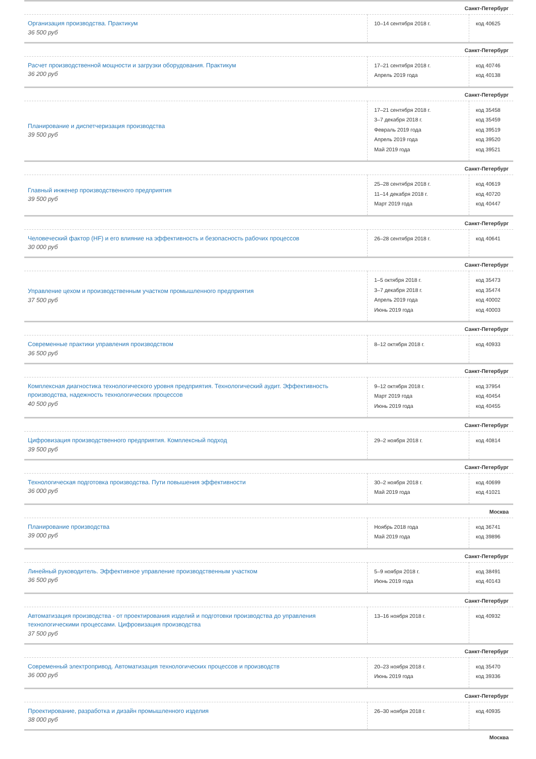| Санкт-Петербург | | |
| Организация производства. Практикум 36 500 руб | 10–14 сентября 2018 г. | код 40625 |
| Санкт-Петербург | | |
| Расчет производственной мощности и загрузки оборудования. Практикум 36 200 руб | 17–21 сентября 2018 г. Апрель 2019 года | код 40746 код 40138 |
| Санкт-Петербург | | |
| Планирование и диспетчеризация производства 39 500 руб | 17–21 сентября 2018 г. 3–7 декабря 2018 г. Февраль 2019 года Апрель 2019 года Май 2019 года | код 35458 код 35459 код 39519 код 39520 код 39521 |
| Санкт-Петербург | | |
| Главный инженер производственного предприятия 39 500 руб | 25–28 сентября 2018 г. 11–14 декабря 2018 г. Март 2019 года | код 40619 код 40720 код 40447 |
| Санкт-Петербург | | |
| Человеческий фактор (HF) и его влияние на эффективность и безопасность рабочих процессов 30 000 руб | 26–28 сентября 2018 г. | код 40641 |
| Санкт-Петербург | | |
| Управление цехом и производственным участком промышленного предприятия 37 500 руб | 1–5 октября 2018 г. 3–7 декабря 2018 г. Апрель 2019 года Июнь 2019 года | код 35473 код 35474 код 40002 код 40003 |
| Санкт-Петербург | | |
| Современные практики управления производством 36 500 руб | 8–12 октября 2018 г. | код 40933 |
| Санкт-Петербург | | |
| Комплексная диагностика технологического уровня предприятия. Технологический аудит. Эффективность производства, надежность технологических процессов 40 500 руб | 9–12 октября 2018 г. Март 2019 года Июнь 2019 года | код 37954 код 40454 код 40455 |
| Санкт-Петербург | | |
| Цифровизация производственного предприятия. Комплексный подход 39 500 руб | 29–2 ноября 2018 г. | код 40814 |
| Санкт-Петербург | | |
| Технологическая подготовка производства. Пути повышения эффективности 36 000 руб | 30–2 ноября 2018 г. Май 2019 года | код 40699 код 41021 |
| Москва | | |
| Планирование производства 39 000 руб | Ноябрь 2018 года Май 2019 года | код 36741 код 39896 |
| Санкт-Петербург | | |
| Линейный руководитель. Эффективное управление производственным участком 36 500 руб | 5–9 ноября 2018 г. Июнь 2019 года | код 38491 код 40143 |
| Санкт-Петербург | | |
| Автоматизация производства - от проектирования изделий и подготовки производства до управления технологическими процессами. Цифровизация производства 37 500 руб | 13–16 ноября 2018 г. | код 40932 |
| Санкт-Петербург | | |
| Современный электропривод. Автоматизация технологических процессов и производств 36 000 руб | 20–23 ноября 2018 г. Июнь 2019 года | код 35470 код 39336 |
| Санкт-Петербург | | |
| Проектирование, разработка и дизайн промышленного изделия 38 000 руб | 26–30 ноября 2018 г. | код 40935 |
| Москва | | |